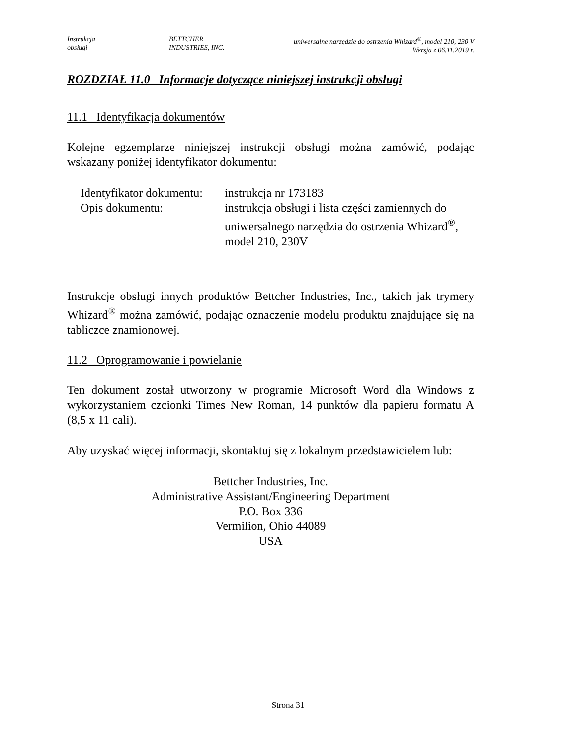Instrukcja
obsługi
BETTCHER
INDUSTRIES, INC.
uniwersalne narzędzie do ostrzenia Whizard<sup>®</sup>, model 210, 230 V
Wersja z 06.11.2019 r.
ROZDZIAŁ 11.0 Informacje dotyczące niniejszej instrukcji obsługi
11.1 Identyfikacja dokumentów
Kolejne egzemplarze niniejszej instrukcji obsługi można zamówić, podając wskazany poniżej identyfikator dokumentu:
Identyfikator dokumentu:
instrukcja nr 173183
Opis dokumentu:
instrukcja obsługi i lista części zamiennych do uniwersalnego narzędzia do ostrzenia Whizard<sup>®</sup>, model 210, 230V
Instrukcje obsługi innych produktów Bettcher Industries, Inc., takich jak trymery Whizard<sup>®</sup> można zamówić, podając oznaczenie modelu produktu znajdujące się na tabliczce znamionowej.
11.2 Oprogramowanie i powielanie
Ten dokument został utworzony w programie Microsoft Word dla Windows z wykorzystaniem czcionki Times New Roman, 14 punktów dla papieru formatu A (8,5 x 11 cali).
Aby uzyskać więcej informacji, skontaktuj się z lokalnym przedstawicielem lub:
Bettcher Industries, Inc.
Administrative Assistant/Engineering Department
P.O. Box 336
Vermilion, Ohio 44089
USA
Strona 31